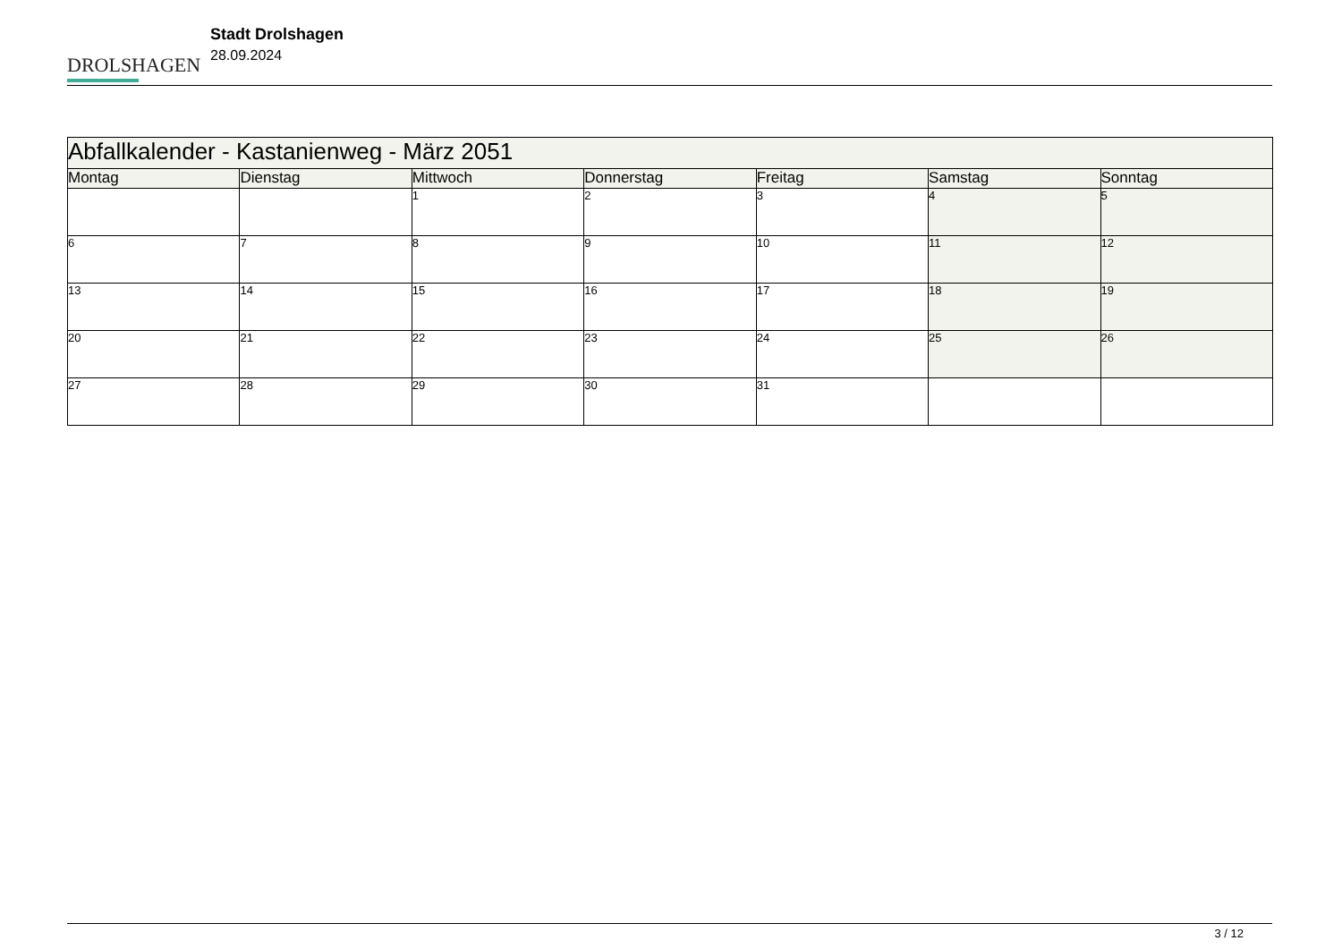DROLSHAGEN
Stadt Drolshagen
28.09.2024
| Abfallkalender - Kastanienweg - März 2051 | | | | | | |
| --- | --- | --- | --- | --- | --- | --- |
| Montag | Dienstag | Mittwoch | Donnerstag | Freitag | Samstag | Sonntag |
| | | 1 | 2 | 3 | 4 | 5 |
| 6 | 7 | 8 | 9 | 10 | 11 | 12 |
| 13 | 14 | 15 | 16 | 17 | 18 | 19 |
| 20 | 21 | 22 | 23 | 24 | 25 | 26 |
| 27 | 28 | 29 | 30 | 31 | | |
3 / 12